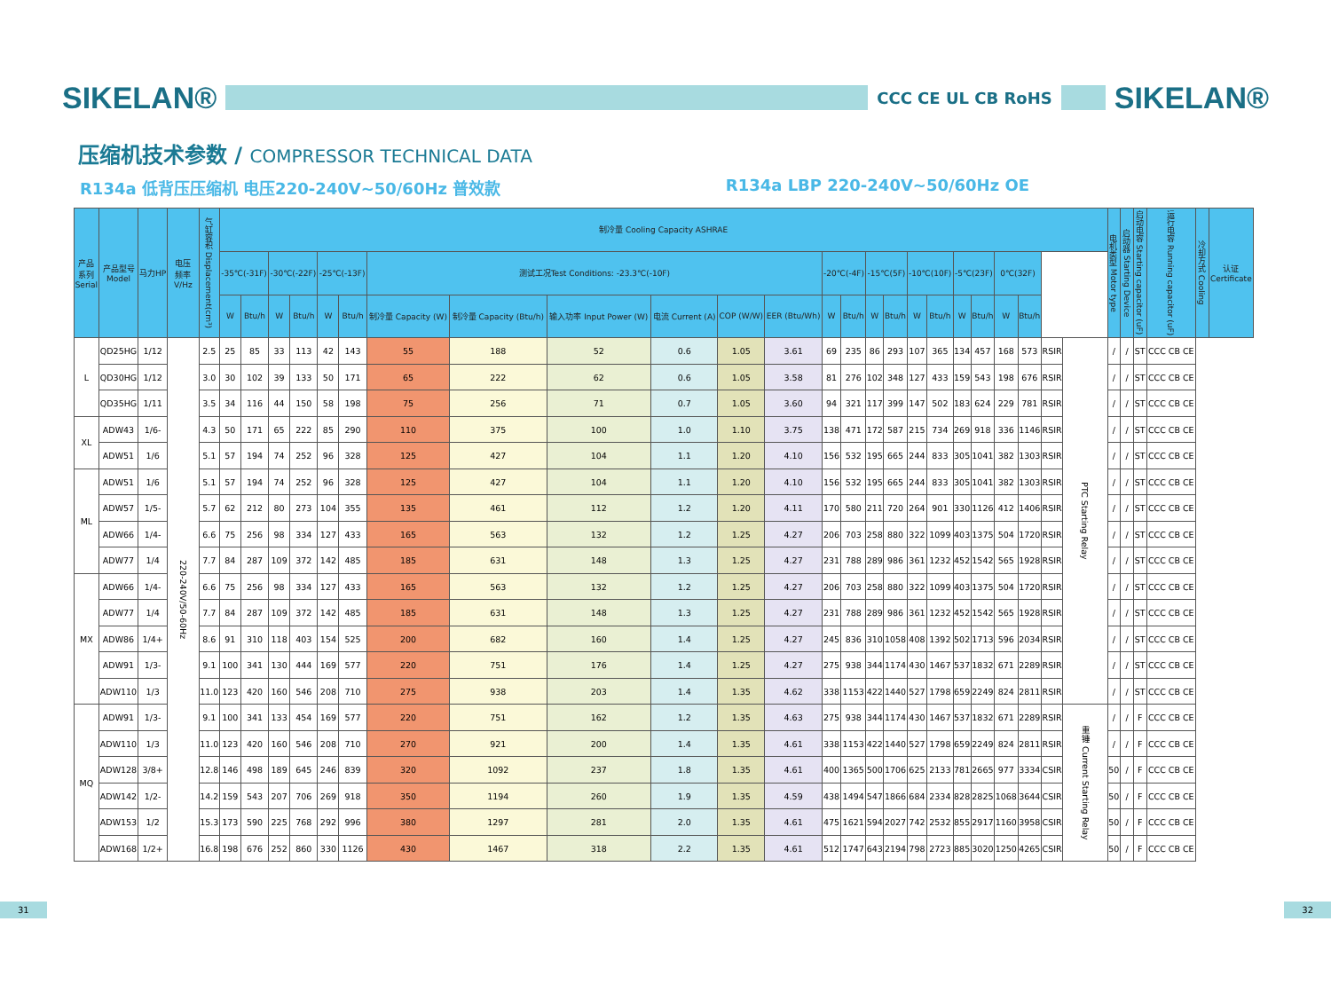SIKELAN®
CCC CE UL CB RoHS
SIKELAN®
压缩机技术参数 / COMPRESSOR TECHNICAL DATA
R134a 低背压压缩机 电压220-240V~50/60Hz 普效款
R134a LBP 220-240V~50/60Hz OE
| 产品 系列 Serial | 产品型号 Model | 马力HP | 电压 频率 V/Hz | 气缸容积 Displacement(cm³) | 制冷量 Cooling Capacity ASHRAE | | | | | | | | | | | | | | | | | | | | | | | | 电机类型 Motor type | 启动器 Starting Device | 启动电容 Starting capacitor (uF) | 运行电容 Running capacitor (uF) | 冷却方式 Cooling | 认证 Certificate |
| --- | --- | --- | --- | --- | --- | --- | --- | --- | --- | --- | --- | --- | --- | --- | --- | --- | --- | --- | --- | --- | --- | --- | --- | --- | --- | --- | --- | --- | --- | --- | --- | --- | --- | --- |
| | | | | | -35℃(-31F) | | -30℃(-22F) | | -25℃(-13F) | | 测试工况Test Conditions: -23.3℃(-10F) | | | | | | -20℃(-4F) | | -15℃(5F) | | -10℃(10F) | | -5℃(23F) | | 0℃(32F) | | | | | | | | | |
| | | | | | W | Btu/h | W | Btu/h | W | Btu/h | 制冷量 Capacity (W) | 制冷量 Capacity (Btu/h) | 输入功率 Input Power (W) | 电流 Current (A) | COP (W/W) | EER (Btu/Wh) | W | Btu/h | W | Btu/h | W | Btu/h | W | Btu/h | W | Btu/h | | | | | | | | |
| L | QD25HG | 1/12 | 220-240V/50-60Hz | 2.5 | 25 | 85 | 33 | 113 | 42 | 143 | 55 | 188 | 52 | 0.6 | 1.05 | 3.61 | 69 | 235 | 86 | 293 | 107 | 365 | 134 | 457 | 168 | 573 | RSIR | PTC Starting Relay | / | / | ST | CCC CB CE | | |
| | QD30HG | 1/12 | | 3.0 | 30 | 102 | 39 | 133 | 50 | 171 | 65 | 222 | 62 | 0.6 | 1.05 | 3.58 | 81 | 276 | 102 | 348 | 127 | 433 | 159 | 543 | 198 | 676 | RSIR | | / | / | ST | CCC CB CE | | |
| | QD35HG | 1/11 | | 3.5 | 34 | 116 | 44 | 150 | 58 | 198 | 75 | 256 | 71 | 0.7 | 1.05 | 3.60 | 94 | 321 | 117 | 399 | 147 | 502 | 183 | 624 | 229 | 781 | RSIR | | / | / | ST | CCC CB CE | | |
| XL | ADW43 | 1/6- | | 4.3 | 50 | 171 | 65 | 222 | 85 | 290 | 110 | 375 | 100 | 1.0 | 1.10 | 3.75 | 138 | 471 | 172 | 587 | 215 | 734 | 269 | 918 | 336 | 1146 | RSIR | | / | / | ST | CCC CB CE | | |
| | ADW51 | 1/6 | | 5.1 | 57 | 194 | 74 | 252 | 96 | 328 | 125 | 427 | 104 | 1.1 | 1.20 | 4.10 | 156 | 532 | 195 | 665 | 244 | 833 | 305 | 1041 | 382 | 1303 | RSIR | | / | / | ST | CCC CB CE | | |
| ML | ADW51 | 1/6 | | 5.1 | 57 | 194 | 74 | 252 | 96 | 328 | 125 | 427 | 104 | 1.1 | 1.20 | 4.10 | 156 | 532 | 195 | 665 | 244 | 833 | 305 | 1041 | 382 | 1303 | RSIR | | / | / | ST | CCC CB CE | | |
| | ADW57 | 1/5- | | 5.7 | 62 | 212 | 80 | 273 | 104 | 355 | 135 | 461 | 112 | 1.2 | 1.20 | 4.11 | 170 | 580 | 211 | 720 | 264 | 901 | 330 | 1126 | 412 | 1406 | RSIR | | / | / | ST | CCC CB CE | | |
| | ADW66 | 1/4- | | 6.6 | 75 | 256 | 98 | 334 | 127 | 433 | 165 | 563 | 132 | 1.2 | 1.25 | 4.27 | 206 | 703 | 258 | 880 | 322 | 1099 | 403 | 1375 | 504 | 1720 | RSIR | | / | / | ST | CCC CB CE | | |
| | ADW77 | 1/4 | | 7.7 | 84 | 287 | 109 | 372 | 142 | 485 | 185 | 631 | 148 | 1.3 | 1.25 | 4.27 | 231 | 788 | 289 | 986 | 361 | 1232 | 452 | 1542 | 565 | 1928 | RSIR | | / | / | ST | CCC CB CE | | |
| MX | ADW66 | 1/4- | | 6.6 | 75 | 256 | 98 | 334 | 127 | 433 | 165 | 563 | 132 | 1.2 | 1.25 | 4.27 | 206 | 703 | 258 | 880 | 322 | 1099 | 403 | 1375 | 504 | 1720 | RSIR | | / | / | ST | CCC CB CE | | |
| | ADW77 | 1/4 | | 7.7 | 84 | 287 | 109 | 372 | 142 | 485 | 185 | 631 | 148 | 1.3 | 1.25 | 4.27 | 231 | 788 | 289 | 986 | 361 | 1232 | 452 | 1542 | 565 | 1928 | RSIR | | / | / | ST | CCC CB CE | | |
| | ADW86 | 1/4+ | | 8.6 | 91 | 310 | 118 | 403 | 154 | 525 | 200 | 682 | 160 | 1.4 | 1.25 | 4.27 | 245 | 836 | 310 | 1058 | 408 | 1392 | 502 | 1713 | 596 | 2034 | RSIR | | / | / | ST | CCC CB CE | | |
| | ADW91 | 1/3- | | 9.1 | 100 | 341 | 130 | 444 | 169 | 577 | 220 | 751 | 176 | 1.4 | 1.25 | 4.27 | 275 | 938 | 344 | 1174 | 430 | 1467 | 537 | 1832 | 671 | 2289 | RSIR | | / | / | ST | CCC CB CE | | |
| | ADW110 | 1/3 | | 11.0 | 123 | 420 | 160 | 546 | 208 | 710 | 275 | 938 | 203 | 1.4 | 1.35 | 4.62 | 338 | 1153 | 422 | 1440 | 527 | 1798 | 659 | 2249 | 824 | 2811 | RSIR | | / | / | ST | CCC CB CE | | |
| MQ | ADW91 | 1/3- | | 9.1 | 100 | 341 | 133 | 454 | 169 | 577 | 220 | 751 | 162 | 1.2 | 1.35 | 4.63 | 275 | 938 | 344 | 1174 | 430 | 1467 | 537 | 1832 | 671 | 2289 | RSIR | 重锤 Current Starting Relay | / | / | F | CCC CB CE | | |
| | ADW110 | 1/3 | | 11.0 | 123 | 420 | 160 | 546 | 208 | 710 | 270 | 921 | 200 | 1.4 | 1.35 | 4.61 | 338 | 1153 | 422 | 1440 | 527 | 1798 | 659 | 2249 | 824 | 2811 | RSIR | | / | / | F | CCC CB CE | | |
| | ADW128 | 3/8+ | | 12.8 | 146 | 498 | 189 | 645 | 246 | 839 | 320 | 1092 | 237 | 1.8 | 1.35 | 4.61 | 400 | 1365 | 500 | 1706 | 625 | 2133 | 781 | 2665 | 977 | 3334 | CSIR | | 50 | / | F | CCC CB CE | | |
| | ADW142 | 1/2- | | 14.2 | 159 | 543 | 207 | 706 | 269 | 918 | 350 | 1194 | 260 | 1.9 | 1.35 | 4.59 | 438 | 1494 | 547 | 1866 | 684 | 2334 | 828 | 2825 | 1068 | 3644 | CSIR | | 50 | / | F | CCC CB CE | | |
| | ADW153 | 1/2 | | 15.3 | 173 | 590 | 225 | 768 | 292 | 996 | 380 | 1297 | 281 | 2.0 | 1.35 | 4.61 | 475 | 1621 | 594 | 2027 | 742 | 2532 | 855 | 2917 | 1160 | 3958 | CSIR | | 50 | / | F | CCC CB CE | | |
| | ADW168 | 1/2+ | | 16.8 | 198 | 676 | 252 | 860 | 330 | 1126 | 430 | 1467 | 318 | 2.2 | 1.35 | 4.61 | 512 | 1747 | 643 | 2194 | 798 | 2723 | 885 | 3020 | 1250 | 4265 | CSIR | | 50 | / | F | CCC CB CE | | |
31 32